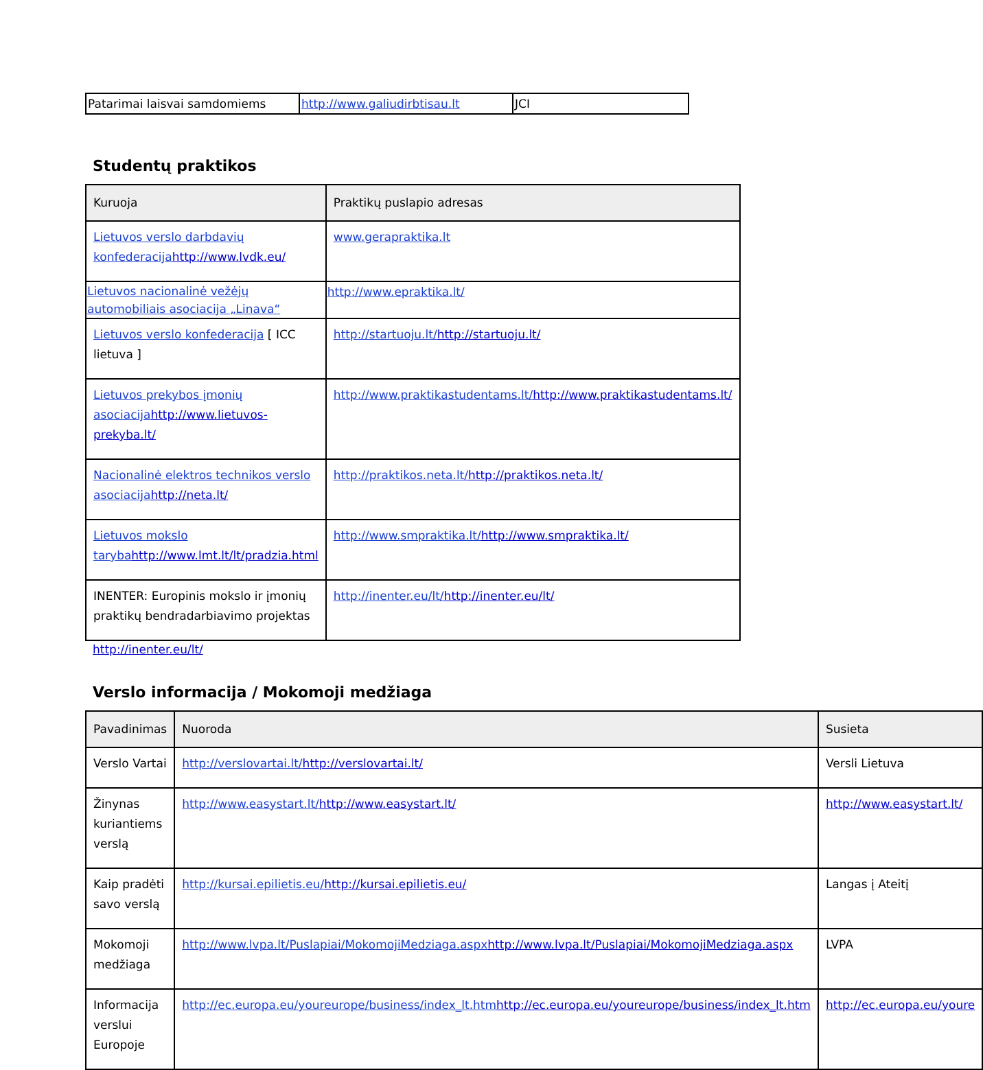| Patarimai laisvai samdomiems | http://www.galiudirbtisau.lt | JCI |
Studentų praktikos
| Kuruoja | Praktikų puslapio adresas |
| --- | --- |
| Lietuvos verslo darbdavių konfederacija http://www.lvdk.eu/ | www.gerapraktika.lt |
| Lietuvos nacionalinė vežėjų automobiliais asociacija „Linava“ | http://www.epraktika.lt/ |
| Lietuvos verslo konfederacija [ ICC lietuva ] | http://startuoju.lt/ http://startuoju.lt/ |
| Lietuvos prekybos įmonių asociacija http://www.lietuvos-prekyba.lt/ | http://www.praktikastudentams.lt/ http://www.praktikastudentams.lt/ |
| Nacionalinė elektros technikos verslo asociacija http://neta.lt/ | http://praktikos.neta.lt/ http://praktikos.neta.lt/ |
| Lietuvos mokslo taryba http://www.lmt.lt/lt/pradzia.html | http://www.smpraktika.lt/ http://www.smpraktika.lt/ |
| INENTER: Europinis mokslo ir įmonių praktikų bendradarbiavimo projektas | http://inenter.eu/lt/ http://inenter.eu/lt/ |
http://inenter.eu/lt/
Verslo informacija / Mokomoji medžiaga
| Pavadinimas | Nuoroda | Susieta |
| --- | --- | --- |
| Verslo Vartai | http://verslovartai.lt/ http://verslovartai.lt/ | Versli Lietuva |
| Žinynas kuriantiems verslą | http://www.easystart.lt/ http://www.easystart.lt/ | http://www.easystart.lt/ |
| Kaip pradėti savo verslą | http://kursai.epilietis.eu/ http://kursai.epilietis.eu/ | Langas į Ateitį |
| Mokomoji medžiaga | http://www.lvpa.lt/Puslapiai/MokomojiMedziaga.aspx http://www.lvpa.lt/Puslapiai/MokomojiMedziaga.aspx | LVPA |
| Informacija verslui Europoje | http://ec.europa.eu/youreurope/business/index_lt.htm http://ec.europa.eu/youreurope/business/index_lt.htm | http://ec.europa.eu/youre |